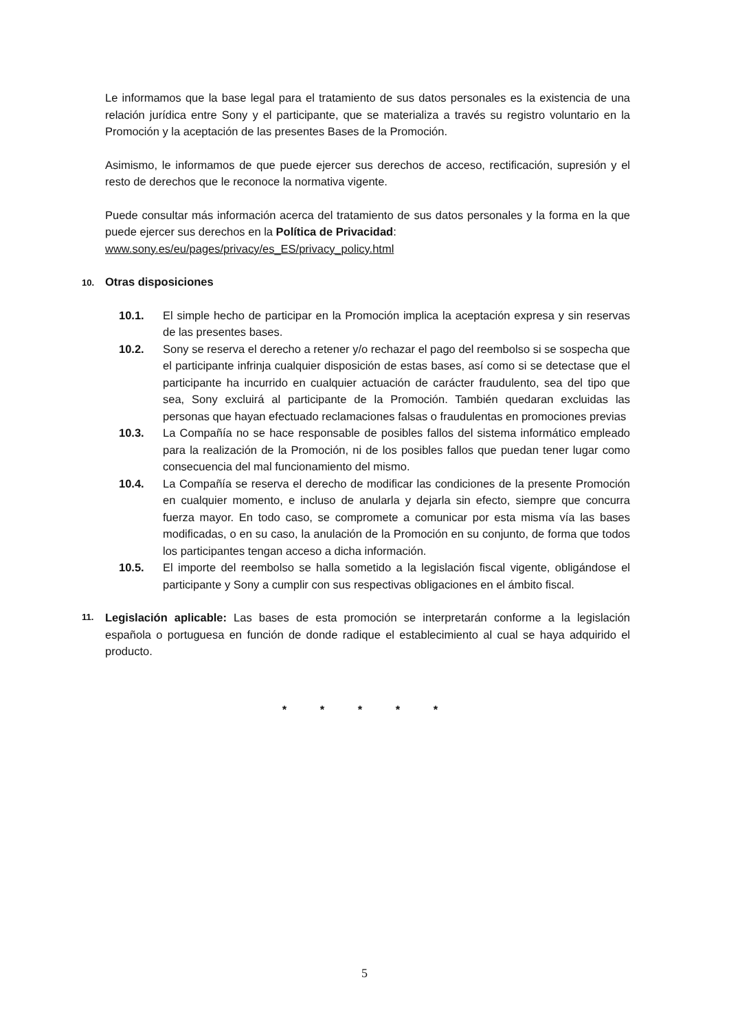Le informamos que la base legal para el tratamiento de sus datos personales es la existencia de una relación jurídica entre Sony y el participante, que se materializa a través su registro voluntario en la Promoción y la aceptación de las presentes Bases de la Promoción.
Asimismo, le informamos de que puede ejercer sus derechos de acceso, rectificación, supresión y el resto de derechos que le reconoce la normativa vigente.
Puede consultar más información acerca del tratamiento de sus datos personales y la forma en la que puede ejercer sus derechos en la Política de Privacidad:
www.sony.es/eu/pages/privacy/es_ES/privacy_policy.html
10. Otras disposiciones
10.1. El simple hecho de participar en la Promoción implica la aceptación expresa y sin reservas de las presentes bases.
10.2. Sony se reserva el derecho a retener y/o rechazar el pago del reembolso si se sospecha que el participante infrinja cualquier disposición de estas bases, así como si se detectase que el participante ha incurrido en cualquier actuación de carácter fraudulento, sea del tipo que sea, Sony excluirá al participante de la Promoción. También quedaran excluidas las personas que hayan efectuado reclamaciones falsas o fraudulentas en promociones previas
10.3. La Compañía no se hace responsable de posibles fallos del sistema informático empleado para la realización de la Promoción, ni de los posibles fallos que puedan tener lugar como consecuencia del mal funcionamiento del mismo.
10.4. La Compañía se reserva el derecho de modificar las condiciones de la presente Promoción en cualquier momento, e incluso de anularla y dejarla sin efecto, siempre que concurra fuerza mayor. En todo caso, se compromete a comunicar por esta misma vía las bases modificadas, o en su caso, la anulación de la Promoción en su conjunto, de forma que todos los participantes tengan acceso a dicha información.
10.5. El importe del reembolso se halla sometido a la legislación fiscal vigente, obligándose el participante y Sony a cumplir con sus respectivas obligaciones en el ámbito fiscal.
11.
Legislación aplicable: Las bases de esta promoción se interpretarán conforme a la legislación española o portuguesa en función de donde radique el establecimiento al cual se haya adquirido el producto.
* * * * *
5